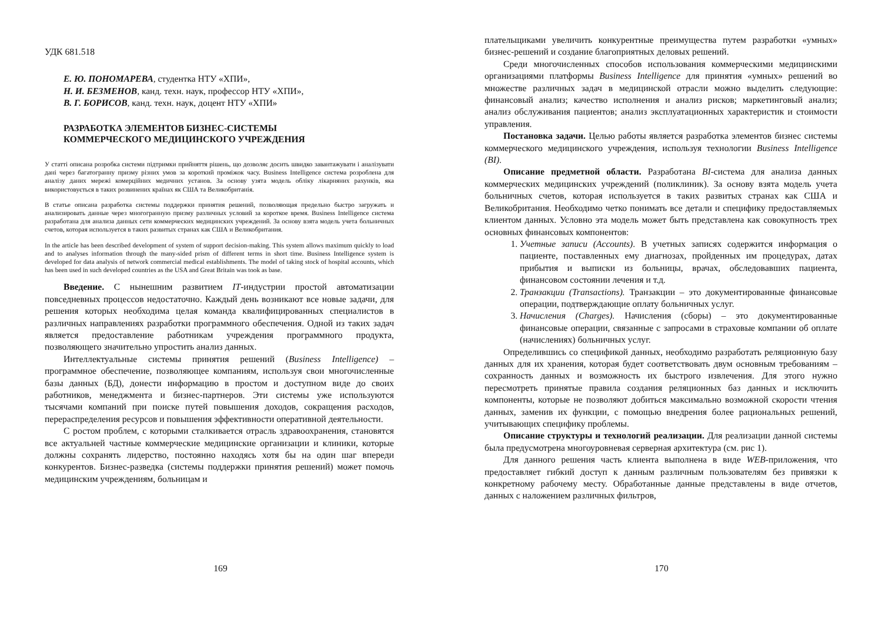УДК 681.518
Е. Ю. ПОНОМАРЕВА, студентка НТУ «ХПИ»,
Н. И. БЕЗМЕНОВ, канд. техн. наук, профессор НТУ «ХПИ»,
В. Г. БОРИСОВ, канд. техн. наук, доцент НТУ «ХПИ»
РАЗРАБОТКА ЭЛЕМЕНТОВ БИЗНЕС-СИСТЕМЫ
КОММЕРЧЕСКОГО МЕДИЦИНСКОГО УЧРЕЖДЕНИЯ
У статті описана розробка системи підтримки прийняття рішень, що дозволяє досить швидко завантажувати і аналізувати дані через багатогранну призму різних умов за короткий проміжок часу. Business Intelligence система розроблена для аналізу даних мережі комерційних медичних установ. За основу узята модель обліку лікарняних рахунків, яка використовується в таких розвинених країнах як США та Великобританія.
В статье описана разработка системы поддержки принятия решений, позволяющая предельно быстро загружать и анализировать данные через многогранную призму различных условий за короткое время. Business Intelligence система разработана для анализа данных сети коммерческих медицинских учреждений. За основу взята модель учета больничных счетов, которая используется в таких развитых странах как США и Великобритания.
In the article has been described development of system of support decision-making. This system allows maximum quickly to load and to analyses information through the many-sided prism of different terms in short time. Business Intelligence system is developed for data analysis of network commercial medical establishments. The model of taking stock of hospital accounts, which has been used in such developed countries as the USA and Great Britain was took as base.
Введение. С нынешним развитием IT-индустрии простой автоматизации повседневных процессов недостаточно. Каждый день возникают все новые задачи, для решения которых необходима целая команда квалифицированных специалистов в различных направлениях разработки программного обеспечения. Одной из таких задач является предоставление работникам учреждения программного продукта, позволяющего значительно упростить анализ данных.
Интеллектуальные системы принятия решений (Business Intelligence) – программное обеспечение, позволяющее компаниям, используя свои многочисленные базы данных (БД), донести информацию в простом и доступном виде до своих работников, менеджмента и бизнес-партнеров. Эти системы уже используются тысячами компаний при поиске путей повышения доходов, сокращения расходов, перераспределения ресурсов и повышения эффективности оперативной деятельности.
С ростом проблем, с которыми сталкивается отрасль здравоохранения, становятся все актуальней частные коммерческие медицинские организации и клиники, которые должны сохранять лидерство, постоянно находясь хотя бы на один шаг впереди конкурентов. Бизнес-разведка (системы поддержки принятия решений) может помочь медицинским учреждениям, больницам и
169
плательщиками увеличить конкурентные преимущества путем разработки «умных» бизнес-решений и создание благоприятных деловых решений.
Среди многочисленных способов использования коммерческими медицинскими организациями платформы Business Intelligence для принятия «умных» решений во множестве различных задач в медицинской отрасли можно выделить следующие: финансовый анализ; качество исполнения и анализ рисков; маркетинговый анализ; анализ обслуживания пациентов; анализ эксплуатационных характеристик и стоимости управления.
Постановка задачи. Целью работы является разработка элементов бизнес системы коммерческого медицинского учреждения, используя технологии Business Intelligence (BI).
Описание предметной области. Разработана BI-система для анализа данных коммерческих медицинских учреждений (поликлиник). За основу взята модель учета больничных счетов, которая используется в таких развитых странах как США и Великобритания. Необходимо четко понимать все детали и специфику предоставляемых клиентом данных. Условно эта модель может быть представлена как совокупность трех основных финансовых компонентов:
1. Учетные записи (Accounts). В учетных записях содержится информация о пациенте, поставленных ему диагнозах, пройденных им процедурах, датах прибытия и выписки из больницы, врачах, обследовавших пациента, финансовом состоянии лечения и т.д.
2. Транзакции (Transactions). Транзакции – это документированные финансовые операции, подтверждающие оплату больничных услуг.
3. Начисления (Charges). Начисления (сборы) – это документированные финансовые операции, связанные с запросами в страховые компании об оплате (начислениях) больничных услуг.
Определившись со спецификой данных, необходимо разработать реляционную базу данных для их хранения, которая будет соответствовать двум основным требованиям – сохранность данных и возможность их быстрого извлечения. Для этого нужно пересмотреть принятые правила создания реляционных баз данных и исключить компоненты, которые не позволяют добиться максимально возможной скорости чтения данных, заменив их функции, с помощью внедрения более рациональных решений, учитывающих специфику проблемы.
Описание структуры и технологий реализации. Для реализации данной системы была предусмотрена многоуровневая серверная архитектура (см. рис 1).
Для данного решения часть клиента выполнена в виде WEB-приложения, что предоставляет гибкий доступ к данным различным пользователям без привязки к конкретному рабочему месту. Обработанные данные представлены в виде отчетов, данных с наложением различных фильтров,
170